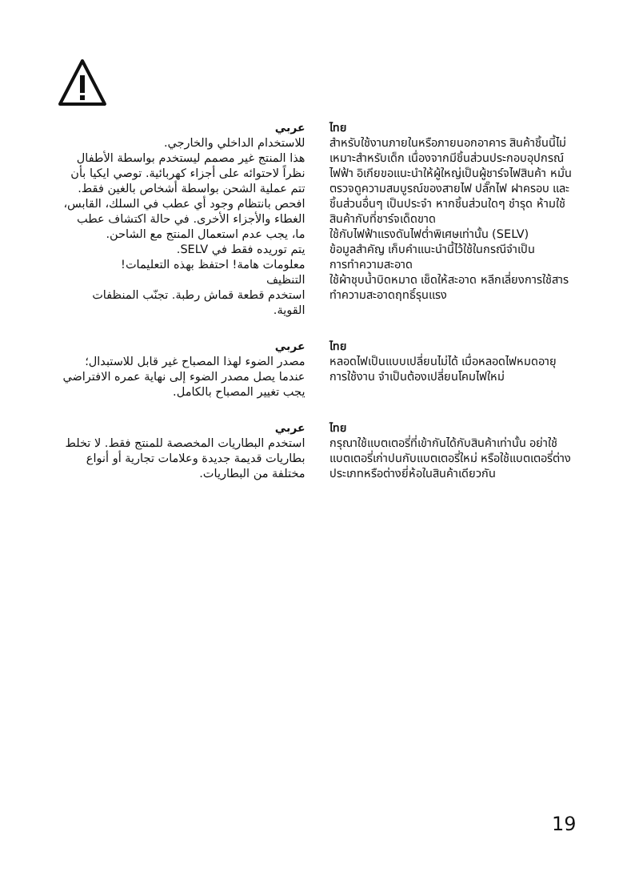عربي
للاستخدام الداخلي والخارجي.
هذا المنتج غير مصمم ليستخدم بواسطة الأطفال نظراً لاحتوائه على أجزاء كهربائية. توصي ايكيا بأن تتم عملية الشحن بواسطة أشخاص بالغين فقط. افحص بانتظام وجود أي عطب في السلك، القابس، الغطاء والأجزاء الأخرى. في حالة اكتشاف عطب ما، يجب عدم استعمال المنتج مع الشاحن.
يتم توريده فقط في SELV.
معلومات هامة! احتفظ بهذه التعليمات!
التنظيف
استخدم قطعة قماش رطبة. تجنّب المنظفات القوية.
ไทย
สำหรับใช้งานภายในหรือภายนอกอาคาร สินค้าชิ้นนี้ไม่เหมาะสำหรับเด็ก เนื่องจากมีชิ้นส่วนประกอบอุปกรณ์ไฟฟ้า อิเกียขอแนะนำให้ผู้ใหญ่เป็นผู้ชาร์จไฟสินค้า หมั่นตรวจดูความสมบูรณ์ของสายไฟ ปลั๊กไฟ ฝาครอบ และชิ้นส่วนอื่นๆ เป็นประจำ หากชิ้นส่วนใดๆ ชำรุด ห้ามใช้สินค้ากับที่ชาร์จเด็ดขาด
ใช้กับไฟฟ้าแรงดันไฟต่ำพิเศษเท่านั้น (SELV)
ข้อมูลสำคัญ เก็บคำแนะนำนี้ไว้ใช้ในกรณีจำเป็น
การทำความสะอาด
ใช้ผ้าชุบน้ำบิดหมาด เช็ดให้สะอาด หลีกเลี่ยงการใช้สารทำความสะอาดฤทธิ์รุนแรง
عربي
مصدر الضوء لهذا المصباح غير قابل للاستبدال؛ عندما يصل مصدر الضوء إلى نهاية عمره الافتراضي يجب تغيير المصباح بالكامل.
ไทย
หลอดไฟเป็นแบบเปลี่ยนไม่ได้ เมื่อหลอดไฟหมดอายุการใช้งาน จำเป็นต้องเปลี่ยนโคมไฟใหม่
عربي
استخدم البطاريات المخصصة للمنتج فقط. لا تخلط بطاريات قديمة جديدة وعلامات تجارية أو أنواع مختلفة من البطاريات.
ไทย
กรุณาใช้แบตเตอรี่ที่เข้ากันได้กับสินค้าเท่านั้น อย่าใช้แบตเตอรี่เก่าปนกับแบตเตอรี่ใหม่ หรือใช้แบตเตอรี่ต่างประเภทหรือต่างยี่ห้อในสินค้าเดียวกัน
19